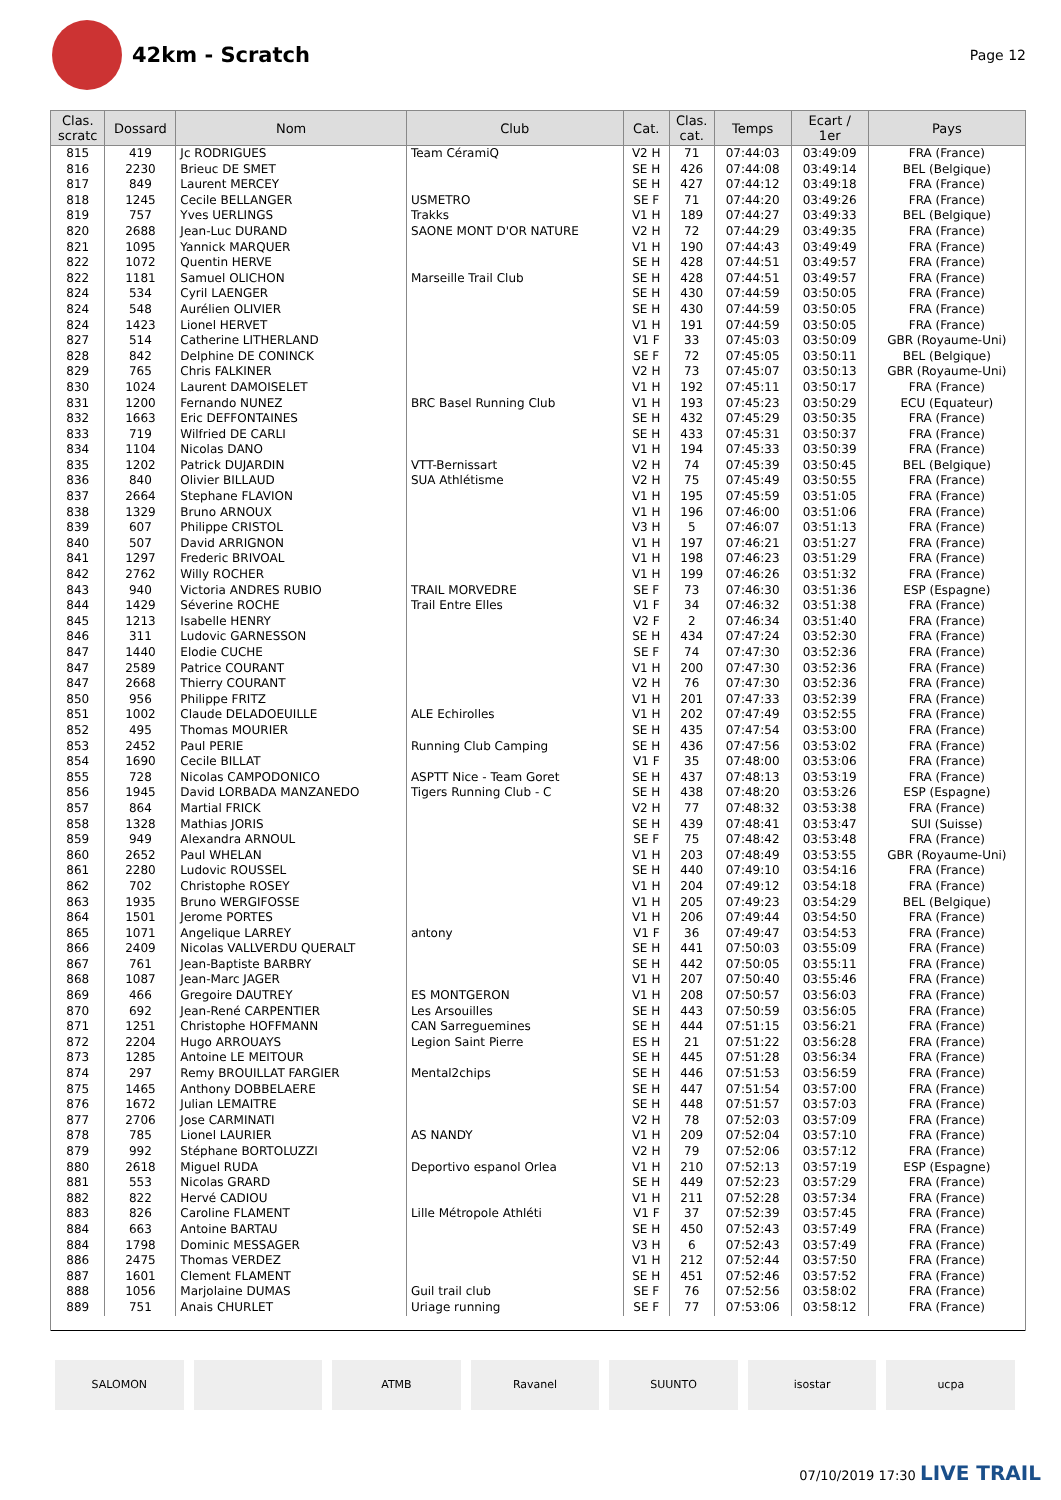42km - Scratch
Page 12
| Clas. scratc | Dossard | Nom | Club | Cat. | Clas. cat. | Temps | Ecart / 1er | Pays |
| --- | --- | --- | --- | --- | --- | --- | --- | --- |
| 815 | 419 | Jc RODRIGUES | Team CéramiQ | V2 H | 71 | 07:44:03 | 03:49:09 | FRA (France) |
| 816 | 2230 | Brieuc DE SMET | | SE H | 426 | 07:44:08 | 03:49:14 | BEL (Belgique) |
| 817 | 849 | Laurent MERCEY | | SE H | 427 | 07:44:12 | 03:49:18 | FRA (France) |
| 818 | 1245 | Cecile BELLANGER | USMETRO | SE F | 71 | 07:44:20 | 03:49:26 | FRA (France) |
| 819 | 757 | Yves UERLINGS | Trakks | V1 H | 189 | 07:44:27 | 03:49:33 | BEL (Belgique) |
| 820 | 2688 | Jean-Luc DURAND | SAONE MONT D'OR NATURE | V2 H | 72 | 07:44:29 | 03:49:35 | FRA (France) |
| 821 | 1095 | Yannick MARQUER | | V1 H | 190 | 07:44:43 | 03:49:49 | FRA (France) |
| 822 | 1072 | Quentin HERVE | | SE H | 428 | 07:44:51 | 03:49:57 | FRA (France) |
| 822 | 1181 | Samuel OLICHON | Marseille Trail Club | SE H | 428 | 07:44:51 | 03:49:57 | FRA (France) |
| 824 | 534 | Cyril LAENGER | | SE H | 430 | 07:44:59 | 03:50:05 | FRA (France) |
| 824 | 548 | Aurélien OLIVIER | | SE H | 430 | 07:44:59 | 03:50:05 | FRA (France) |
| 824 | 1423 | Lionel HERVET | | V1 H | 191 | 07:44:59 | 03:50:05 | FRA (France) |
| 827 | 514 | Catherine LITHERLAND | | V1 F | 33 | 07:45:03 | 03:50:09 | GBR (Royaume-Uni) |
| 828 | 842 | Delphine DE CONINCK | | SE F | 72 | 07:45:05 | 03:50:11 | BEL (Belgique) |
| 829 | 765 | Chris FALKINER | | V2 H | 73 | 07:45:07 | 03:50:13 | GBR (Royaume-Uni) |
| 830 | 1024 | Laurent DAMOISELET | | V1 H | 192 | 07:45:11 | 03:50:17 | FRA (France) |
| 831 | 1200 | Fernando NUNEZ | BRC Basel Running Club | V1 H | 193 | 07:45:23 | 03:50:29 | ECU (Equateur) |
| 832 | 1663 | Eric DEFFONTAINES | | SE H | 432 | 07:45:29 | 03:50:35 | FRA (France) |
| 833 | 719 | Wilfried DE CARLI | | SE H | 433 | 07:45:31 | 03:50:37 | FRA (France) |
| 834 | 1104 | Nicolas DANO | | V1 H | 194 | 07:45:33 | 03:50:39 | FRA (France) |
| 835 | 1202 | Patrick DUJARDIN | VTT-Bernissart | V2 H | 74 | 07:45:39 | 03:50:45 | BEL (Belgique) |
| 836 | 840 | Olivier BILLAUD | SUA Athlétisme | V2 H | 75 | 07:45:49 | 03:50:55 | FRA (France) |
| 837 | 2664 | Stephane FLAVION | | V1 H | 195 | 07:45:59 | 03:51:05 | FRA (France) |
| 838 | 1329 | Bruno ARNOUX | | V1 H | 196 | 07:46:00 | 03:51:06 | FRA (France) |
| 839 | 607 | Philippe CRISTOL | | V3 H | 5 | 07:46:07 | 03:51:13 | FRA (France) |
| 840 | 507 | David ARRIGNON | | V1 H | 197 | 07:46:21 | 03:51:27 | FRA (France) |
| 841 | 1297 | Frederic BRIVOAL | | V1 H | 198 | 07:46:23 | 03:51:29 | FRA (France) |
| 842 | 2762 | Willy ROCHER | | V1 H | 199 | 07:46:26 | 03:51:32 | FRA (France) |
| 843 | 940 | Victoria ANDRES RUBIO | TRAIL MORVEDRE | SE F | 73 | 07:46:30 | 03:51:36 | ESP (Espagne) |
| 844 | 1429 | Séverine ROCHE | Trail Entre Elles | V1 F | 34 | 07:46:32 | 03:51:38 | FRA (France) |
| 845 | 1213 | Isabelle HENRY | | V2 F | 2 | 07:46:34 | 03:51:40 | FRA (France) |
| 846 | 311 | Ludovic GARNESSON | | SE H | 434 | 07:47:24 | 03:52:30 | FRA (France) |
| 847 | 1440 | Elodie CUCHE | | SE F | 74 | 07:47:30 | 03:52:36 | FRA (France) |
| 847 | 2589 | Patrice COURANT | | V1 H | 200 | 07:47:30 | 03:52:36 | FRA (France) |
| 847 | 2668 | Thierry COURANT | | V2 H | 76 | 07:47:30 | 03:52:36 | FRA (France) |
| 850 | 956 | Philippe FRITZ | | V1 H | 201 | 07:47:33 | 03:52:39 | FRA (France) |
| 851 | 1002 | Claude DELADOEUILLE | ALE Echirolles | V1 H | 202 | 07:47:49 | 03:52:55 | FRA (France) |
| 852 | 495 | Thomas MOURIER | | SE H | 435 | 07:47:54 | 03:53:00 | FRA (France) |
| 853 | 2452 | Paul PERIE | Running Club Camping | SE H | 436 | 07:47:56 | 03:53:02 | FRA (France) |
| 854 | 1690 | Cecile BILLAT | | V1 F | 35 | 07:48:00 | 03:53:06 | FRA (France) |
| 855 | 728 | Nicolas CAMPODONICO | ASPTT Nice - Team Goret | SE H | 437 | 07:48:13 | 03:53:19 | FRA (France) |
| 856 | 1945 | David LORBADA MANZANEDO | Tigers Running Club - C | SE H | 438 | 07:48:20 | 03:53:26 | ESP (Espagne) |
| 857 | 864 | Martial FRICK | | V2 H | 77 | 07:48:32 | 03:53:38 | FRA (France) |
| 858 | 1328 | Mathias JORIS | | SE H | 439 | 07:48:41 | 03:53:47 | SUI (Suisse) |
| 859 | 949 | Alexandra ARNOUL | | SE F | 75 | 07:48:42 | 03:53:48 | FRA (France) |
| 860 | 2652 | Paul WHELAN | | V1 H | 203 | 07:48:49 | 03:53:55 | GBR (Royaume-Uni) |
| 861 | 2280 | Ludovic ROUSSEL | | SE H | 440 | 07:49:10 | 03:54:16 | FRA (France) |
| 862 | 702 | Christophe ROSEY | | V1 H | 204 | 07:49:12 | 03:54:18 | FRA (France) |
| 863 | 1935 | Bruno WERGIFOSSE | | V1 H | 205 | 07:49:23 | 03:54:29 | BEL (Belgique) |
| 864 | 1501 | Jerome PORTES | | V1 H | 206 | 07:49:44 | 03:54:50 | FRA (France) |
| 865 | 1071 | Angelique LARREY | antony | V1 F | 36 | 07:49:47 | 03:54:53 | FRA (France) |
| 866 | 2409 | Nicolas VALLVERDU QUERALT | | SE H | 441 | 07:50:03 | 03:55:09 | FRA (France) |
| 867 | 761 | Jean-Baptiste BARBRY | | SE H | 442 | 07:50:05 | 03:55:11 | FRA (France) |
| 868 | 1087 | Jean-Marc JAGER | | V1 H | 207 | 07:50:40 | 03:55:46 | FRA (France) |
| 869 | 466 | Gregoire DAUTREY | ES MONTGERON | V1 H | 208 | 07:50:57 | 03:56:03 | FRA (France) |
| 870 | 692 | Jean-René CARPENTIER | Les Arsouilles | SE H | 443 | 07:50:59 | 03:56:05 | FRA (France) |
| 871 | 1251 | Christophe HOFFMANN | CAN Sarreguemines | SE H | 444 | 07:51:15 | 03:56:21 | FRA (France) |
| 872 | 2204 | Hugo ARROUAYS | Legion Saint Pierre | ES H | 21 | 07:51:22 | 03:56:28 | FRA (France) |
| 873 | 1285 | Antoine LE MEITOUR | | SE H | 445 | 07:51:28 | 03:56:34 | FRA (France) |
| 874 | 297 | Remy BROUILLAT FARGIER | Mental2chips | SE H | 446 | 07:51:53 | 03:56:59 | FRA (France) |
| 875 | 1465 | Anthony DOBBELAERE | | SE H | 447 | 07:51:54 | 03:57:00 | FRA (France) |
| 876 | 1672 | Julian LEMAITRE | | SE H | 448 | 07:51:57 | 03:57:03 | FRA (France) |
| 877 | 2706 | Jose CARMINATI | | V2 H | 78 | 07:52:03 | 03:57:09 | FRA (France) |
| 878 | 785 | Lionel LAURIER | AS NANDY | V1 H | 209 | 07:52:04 | 03:57:10 | FRA (France) |
| 879 | 992 | Stéphane BORTOLUZZI | | V2 H | 79 | 07:52:06 | 03:57:12 | FRA (France) |
| 880 | 2618 | Miguel RUDA | Deportivo espanol Orlea | V1 H | 210 | 07:52:13 | 03:57:19 | ESP (Espagne) |
| 881 | 553 | Nicolas GRARD | | SE H | 449 | 07:52:23 | 03:57:29 | FRA (France) |
| 882 | 822 | Hervé CADIOU | | V1 H | 211 | 07:52:28 | 03:57:34 | FRA (France) |
| 883 | 826 | Caroline FLAMENT | Lille Métropole Athléti | V1 F | 37 | 07:52:39 | 03:57:45 | FRA (France) |
| 884 | 663 | Antoine BARTAU | | SE H | 450 | 07:52:43 | 03:57:49 | FRA (France) |
| 884 | 1798 | Dominic MESSAGER | | V3 H | 6 | 07:52:43 | 03:57:49 | FRA (France) |
| 886 | 2475 | Thomas VERDEZ | | V1 H | 212 | 07:52:44 | 03:57:50 | FRA (France) |
| 887 | 1601 | Clement FLAMENT | | SE H | 451 | 07:52:46 | 03:57:52 | FRA (France) |
| 888 | 1056 | Marjolaine DUMAS | Guil trail club | SE F | 76 | 07:52:56 | 03:58:02 | FRA (France) |
| 889 | 751 | Anais CHURLET | Uriage running | SE F | 77 | 07:53:06 | 03:58:12 | FRA (France) |
SALOMON ATMB Ravanel SUUNTO isostar ucpa
07/10/2019 17:30 LIVE TRAIL